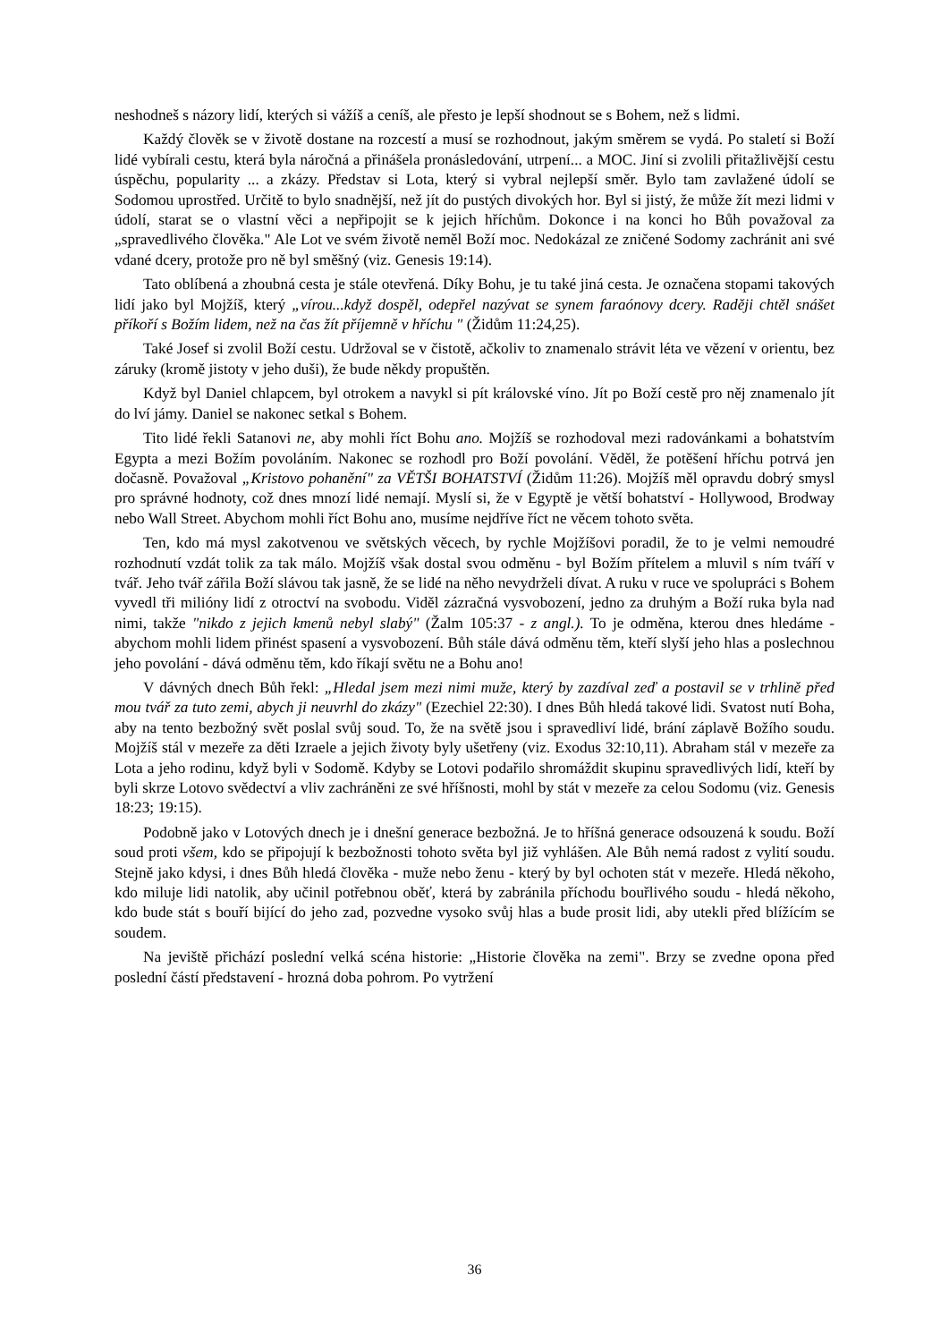neshodneš s názory lidí, kterých si vážíš a ceníš, ale přesto je lepší shodnout se s Bohem, než s lidmi.
Každý člověk se v životě dostane na rozcestí a musí se rozhodnout, jakým směrem se vydá. Po staletí si Boží lidé vybírali cestu, která byla náročná a přinášela pronásledování, utrpení... a MOC. Jiní si zvolili přitažlivější cestu úspěchu, popularity ... a zkázy. Představ si Lota, který si vybral nejlepší směr. Bylo tam zavlažené údolí se Sodomou uprostřed. Určitě to bylo snadnější, než jít do pustých divokých hor. Byl si jistý, že může žít mezi lidmi v údolí, starat se o vlastní věci a nepřipojit se k jejich hříchům. Dokonce i na konci ho Bůh považoval za „spravedlivého člověka." Ale Lot ve svém životě neměl Boží moc. Nedokázal ze zničené Sodomy zachránit ani své vdané dcery, protože pro ně byl směšný (viz. Genesis 19:14).
Tato oblíbená a zhoubná cesta je stále otevřená. Díky Bohu, je tu také jiná cesta. Je označena stopami takových lidí jako byl Mojžíš, který „vírou...když dospěl, odepřel nazývat se synem faraónovy dcery. Raději chtěl snášet příkoří s Božím lidem, než na čas žít příjemně v hříchu " (Židům 11:24,25).
Také Josef si zvolil Boží cestu. Udržoval se v čistotě, ačkoliv to znamenalo strávit léta ve vězení v orientu, bez záruky (kromě jistoty v jeho duši), že bude někdy propuštěn.
Když byl Daniel chlapcem, byl otrokem a navykl si pít královské víno. Jít po Boží cestě pro něj znamenalo jít do lví jámy. Daniel se nakonec setkal s Bohem.
Tito lidé řekli Satanovi ne, aby mohli říct Bohu ano. Mojžíš se rozhodoval mezi radovánkami a bohatstvím Egypta a mezi Božím povoláním. Nakonec se rozhodl pro Boží povolání. Věděl, že potěšení hříchu potrvá jen dočasně. Považoval „Kristovo pohanění" za VĚTŠI BOHATSTVÍ (Židům 11:26). Mojžíš měl opravdu dobrý smysl pro správné hodnoty, což dnes mnozí lidé nemají. Myslí si, že v Egyptě je větší bohatství - Hollywood, Brodway nebo Wall Street. Abychom mohli říct Bohu ano, musíme nejdříve říct ne věcem tohoto světa.
Ten, kdo má mysl zakotvenou ve světských věcech, by rychle Mojžíšovi poradil, že to je velmi nemoudré rozhodnutí vzdát tolik za tak málo. Mojžíš však dostal svou odměnu - byl Božím přítelem a mluvil s ním tváří v tvář. Jeho tvář zářila Boží slávou tak jasně, že se lidé na něho nevydrželi dívat. A ruku v ruce ve spolupráci s Bohem vyvedl tři milióny lidí z otroctví na svobodu. Viděl zázračná vysvobození, jedno za druhým a Boží ruka byla nad nimi, takže "nikdo z jejich kmenů nebyl slabý" (Žalm 105:37 - z angl.). To je odměna, kterou dnes hledáme - abychom mohli lidem přinést spasení a vysvobození. Bůh stále dává odměnu těm, kteří slyší jeho hlas a poslechnou jeho povolání - dává odměnu těm, kdo říkají světu ne a Bohu ano!
V dávných dnech Bůh řekl: „Hledal jsem mezi nimi muže, který by zazdíval zeď a postavil se v trhlině před mou tvář za tuto zemi, abych ji neuvrhl do zkázy" (Ezechiel 22:30). I dnes Bůh hledá takové lidi. Svatost nutí Boha, aby na tento bezbožný svět poslal svůj soud. To, že na světě jsou i spravedliví lidé, brání záplavě Božího soudu. Mojžíš stál v mezeře za děti Izraele a jejich životy byly ušetřeny (viz. Exodus 32:10,11). Abraham stál v mezeře za Lota a jeho rodinu, když byli v Sodomě. Kdyby se Lotovi podařilo shromáždit skupinu spravedlivých lidí, kteří by byli skrze Lotovo svědectví a vliv zachráněni ze své hříšnosti, mohl by stát v mezeře za celou Sodomu (viz. Genesis 18:23; 19:15).
Podobně jako v Lotových dnech je i dnešní generace bezbožná. Je to hříšná generace odsouzená k soudu. Boží soud proti všem, kdo se připojují k bezbožnosti tohoto světa byl již vyhlášen. Ale Bůh nemá radost z vylití soudu. Stejně jako kdysi, i dnes Bůh hledá člověka - muže nebo ženu - který by byl ochoten stát v mezeře. Hledá někoho, kdo miluje lidi natolik, aby učinil potřebnou oběť, která by zabránila příchodu bouřlivého soudu - hledá někoho, kdo bude stát s bouří bijící do jeho zad, pozvedne vysoko svůj hlas a bude prosit lidi, aby utekli před blížícím se soudem.
Na jeviště přichází poslední velká scéna historie: „Historie člověka na zemi". Brzy se zvedne opona před poslední částí představení - hrozná doba pohrom. Po vytržení
36